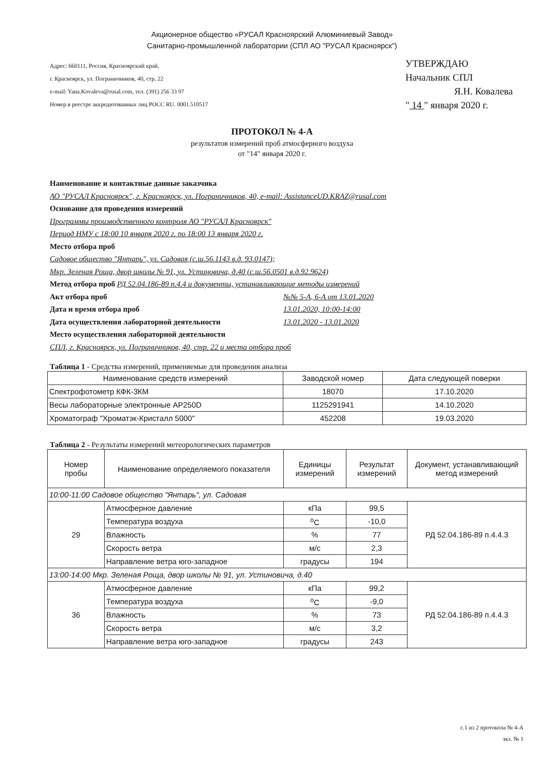Акционерное общество «РУСАЛ Красноярский Алюминиевый Завод»
Санитарно-промышленной лаборатории (СПЛ АО "РУСАЛ Красноярск")
Адрес: 660111, Россия, Красноярский край,
г. Красноярск, ул. Пограничников, 40, стр. 22
e-mail: Yana.Kovaleva@rusal.com, тел. (391) 256 33 97
Номер в реестре аккредитованных лиц РОСС RU. 0001.510517
УТВЕРЖДАЮ
Начальник СПЛ
Я.Н. Ковалева
" 14 " января 2020 г.
ПРОТОКОЛ № 4-А
результатов измерений проб атмосферного воздуха
от "14" января 2020 г.
Наименование и контактные данные заказчика
АО "РУСАЛ Красноярск", г. Красноярск, ул. Пограничников, 40, e-mail: AssistanceUD.KRAZ@rusal.com
Основание для проведения измерений
Программы производственного контроля АО "РУСАЛ Красноярск"
Период НМУ с 18:00 10 января 2020 г. по 18:00 13 января 2020 г.
Место отбора проб
Садовое общество "Янтарь", ул. Садовая (с.ш.56.1143 в.д. 93.0147);
Мкр. Зеленая Роща, двор школы № 91, ул. Устиновича, д.40 (с.ш.56.0501 в.д.92.9624)
Метод отбора проб РД 52.04.186-89 п.4.4 и документы, устанавливающие методы измерений
Акт отбора проб №№ 5-А, 6-А от 13.01.2020
Дата и время отбора проб 13.01.2020, 10:00-14:00
Дата осуществления лабораторной деятельности 13.01.2020 - 13.01.2020
Место осуществления лабораторной деятельности
СПЛ, г. Красноярск, ул. Пограничников, 40, стр. 22 и места отбора проб
Таблица 1 - Средства измерений, применяемые для проведения анализа
| Наименование средств измерений | Заводской номер | Дата следующей поверки |
| --- | --- | --- |
| Спектрофотометр КФК-3КМ | 18070 | 17.10.2020 |
| Весы лабораторные электронные AP250D | 1125291941 | 14.10.2020 |
| Хроматограф "Хроматэк-Кристалл 5000" | 452208 | 19.03.2020 |
Таблица 2 - Результаты измерений метеорологических параметров
| Номер пробы | Наименование определяемого показателя | Единицы измерений | Результат измерений | Документ, устанавливающий метод измерений |
| --- | --- | --- | --- | --- |
| 10:00-11:00 Садовое общество "Янтарь", ул. Садовая | | | | |
| 29 | Атмосферное давление | кПа | 99,5 | РД 52.04.186-89 п.4.4.3 |
| | Температура воздуха | <sup>o</sup> C | -10,0 | |
| | Влажность | % | 77 | |
| | Скорость ветра | м/с | 2,3 | |
| | Направление ветра юго-западное | градусы | 194 | |
| 13:00-14:00 Мкр. Зеленая Роща, двор школы № 91, ул. Устиновича, д.40 | | | | |
| 36 | Атмосферное давление | кПа | 99,2 | РД 52.04.186-89 п.4.4.3 |
| | Температура воздуха | <sup>o</sup> C | -9,0 | |
| | Влажность | % | 73 | |
| | Скорость ветра | м/с | 3,2 | |
| | Направление ветра юго-западное | градусы | 243 | |
с.1 из 2 протокола № 4-А
экз. № 1